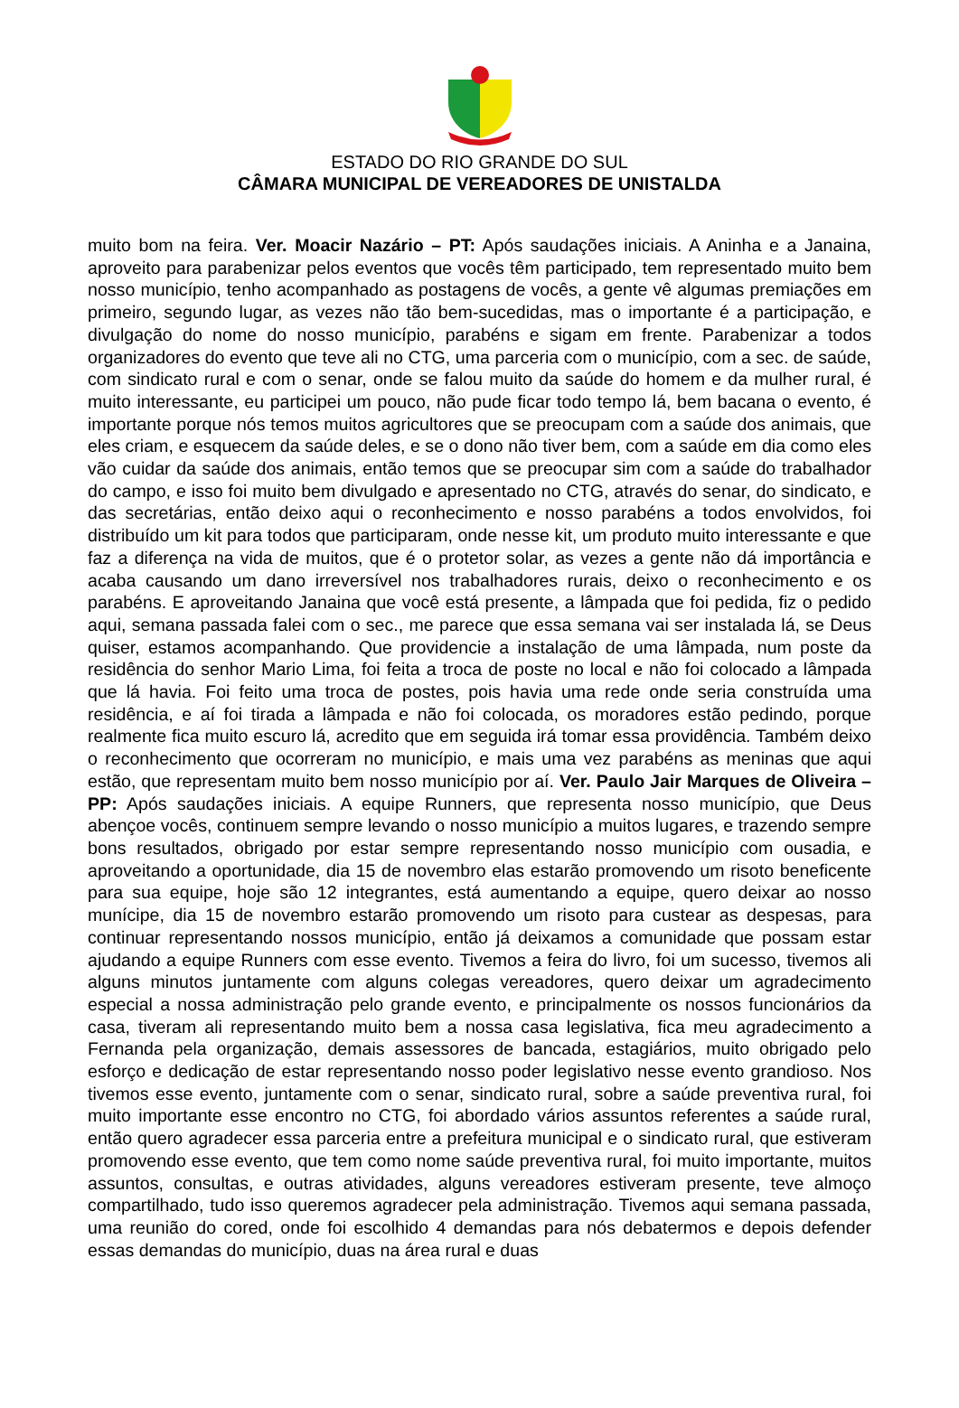ESTADO DO RIO GRANDE DO SUL
CÂMARA MUNICIPAL DE VEREADORES DE UNISTALDA
muito bom na feira. Ver. Moacir Nazário – PT: Após saudações iniciais. A Aninha e a Janaina, aproveito para parabenizar pelos eventos que vocês têm participado, tem representado muito bem nosso município, tenho acompanhado as postagens de vocês, a gente vê algumas premiações em primeiro, segundo lugar, as vezes não tão bem-sucedidas, mas o importante é a participação, e divulgação do nome do nosso município, parabéns e sigam em frente. Parabenizar a todos organizadores do evento que teve ali no CTG, uma parceria com o município, com a sec. de saúde, com sindicato rural e com o senar, onde se falou muito da saúde do homem e da mulher rural, é muito interessante, eu participei um pouco, não pude ficar todo tempo lá, bem bacana o evento, é importante porque nós temos muitos agricultores que se preocupam com a saúde dos animais, que eles criam, e esquecem da saúde deles, e se o dono não tiver bem, com a saúde em dia como eles vão cuidar da saúde dos animais, então temos que se preocupar sim com a saúde do trabalhador do campo, e isso foi muito bem divulgado e apresentado no CTG, através do senar, do sindicato, e das secretárias, então deixo aqui o reconhecimento e nosso parabéns a todos envolvidos, foi distribuído um kit para todos que participaram, onde nesse kit, um produto muito interessante e que faz a diferença na vida de muitos, que é o protetor solar, as vezes a gente não dá importância e acaba causando um dano irreversível nos trabalhadores rurais, deixo o reconhecimento e os parabéns. E aproveitando Janaina que você está presente, a lâmpada que foi pedida, fiz o pedido aqui, semana passada falei com o sec., me parece que essa semana vai ser instalada lá, se Deus quiser, estamos acompanhando. Que providencie a instalação de uma lâmpada, num poste da residência do senhor Mario Lima, foi feita a troca de poste no local e não foi colocado a lâmpada que lá havia. Foi feito uma troca de postes, pois havia uma rede onde seria construída uma residência, e aí foi tirada a lâmpada e não foi colocada, os moradores estão pedindo, porque realmente fica muito escuro lá, acredito que em seguida irá tomar essa providência. Também deixo o reconhecimento que ocorreram no município, e mais uma vez parabéns as meninas que aqui estão, que representam muito bem nosso município por aí. Ver. Paulo Jair Marques de Oliveira – PP: Após saudações iniciais. A equipe Runners, que representa nosso município, que Deus abençoe vocês, continuem sempre levando o nosso município a muitos lugares, e trazendo sempre bons resultados, obrigado por estar sempre representando nosso município com ousadia, e aproveitando a oportunidade, dia 15 de novembro elas estarão promovendo um risoto beneficente para sua equipe, hoje são 12 integrantes, está aumentando a equipe, quero deixar ao nosso munícipe, dia 15 de novembro estarão promovendo um risoto para custear as despesas, para continuar representando nossos município, então já deixamos a comunidade que possam estar ajudando a equipe Runners com esse evento. Tivemos a feira do livro, foi um sucesso, tivemos ali alguns minutos juntamente com alguns colegas vereadores, quero deixar um agradecimento especial a nossa administração pelo grande evento, e principalmente os nossos funcionários da casa, tiveram ali representando muito bem a nossa casa legislativa, fica meu agradecimento a Fernanda pela organização, demais assessores de bancada, estagiários, muito obrigado pelo esforço e dedicação de estar representando nosso poder legislativo nesse evento grandioso. Nos tivemos esse evento, juntamente com o senar, sindicato rural, sobre a saúde preventiva rural, foi muito importante esse encontro no CTG, foi abordado vários assuntos referentes a saúde rural, então quero agradecer essa parceria entre a prefeitura municipal e o sindicato rural, que estiveram promovendo esse evento, que tem como nome saúde preventiva rural, foi muito importante, muitos assuntos, consultas, e outras atividades, alguns vereadores estiveram presente, teve almoço compartilhado, tudo isso queremos agradecer pela administração. Tivemos aqui semana passada, uma reunião do cored, onde foi escolhido 4 demandas para nós debatermos e depois defender essas demandas do município, duas na área rural e duas